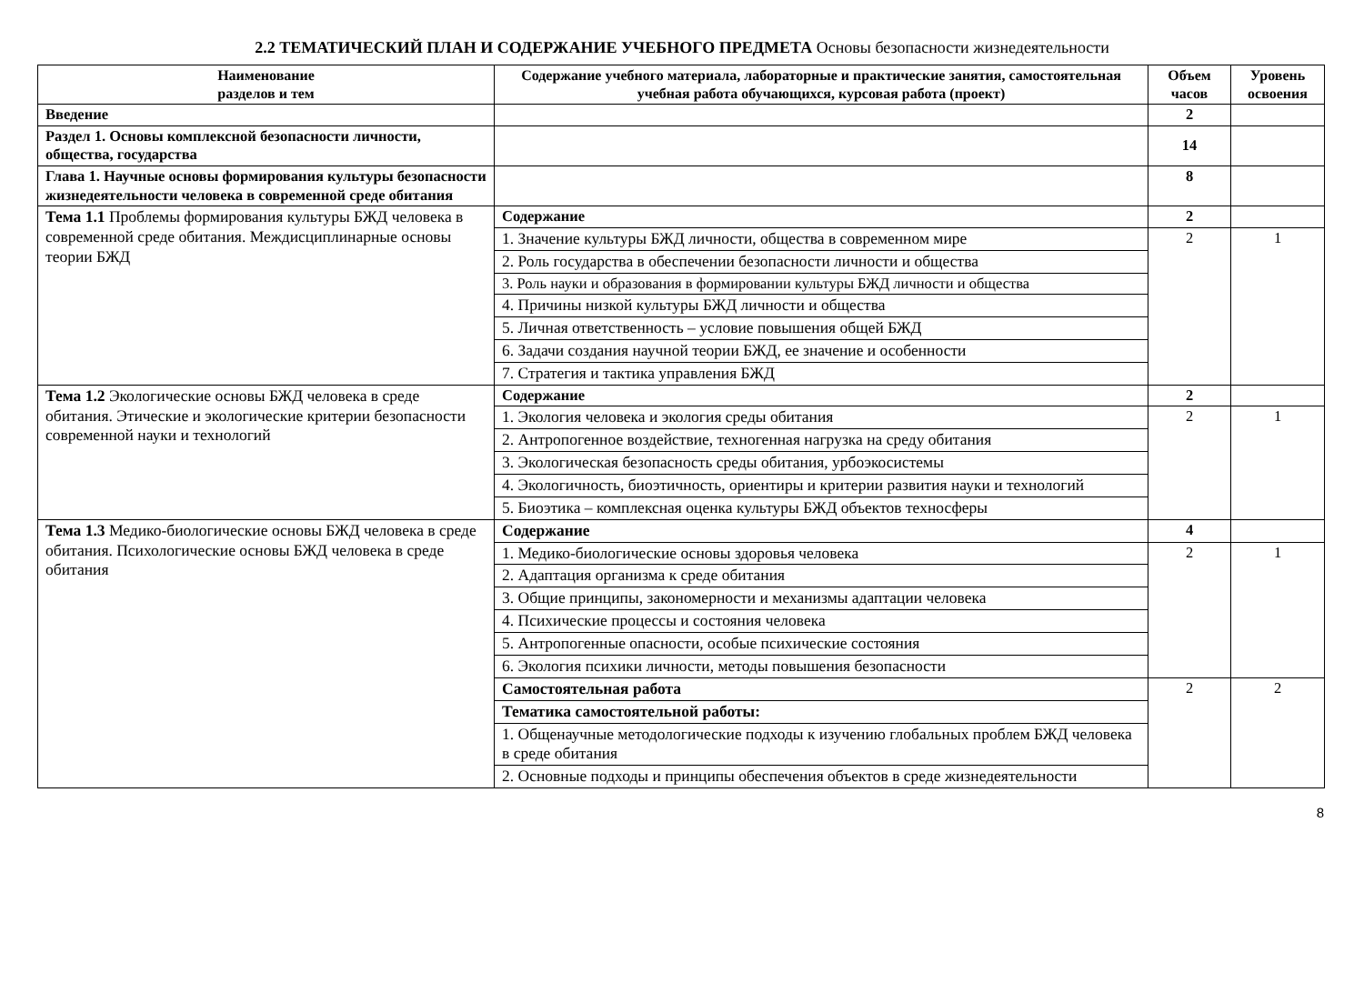2.2 ТЕМАТИЧЕСКИЙ ПЛАН И СОДЕРЖАНИЕ УЧЕБНОГО ПРЕДМЕТА Основы безопасности жизнедеятельности
| Наименование разделов и тем | Содержание учебного материала, лабораторные и практические занятия, самостоятельная учебная работа обучающихся, курсовая работа (проект) | Объем часов | Уровень освоения |
| --- | --- | --- | --- |
| Введение | | 2 | |
| Раздел 1. Основы комплексной безопасности личности, общества, государства | | 14 | |
| Глава 1. Научные основы формирования культуры безопасности жизнедеятельности человека в современной среде обитания | | 8 | |
| Тема 1.1 Проблемы формирования культуры БЖД человека в современной среде обитания. Междисциплинарные основы теории БЖД | Содержание | 2 | |
| | 1. Значение культуры БЖД личности, общества в современном мире | 2 | 1 |
| | 2. Роль государства в обеспечении безопасности личности и общества | | |
| | 3. Роль науки и образования в формировании культуры БЖД личности и общества | | |
| | 4. Причины низкой культуры БЖД личности и общества | | |
| | 5. Личная ответственность – условие повышения общей БЖД | | |
| | 6. Задачи создания научной теории БЖД, ее значение и особенности | | |
| | 7. Стратегия и тактика управления БЖД | | |
| Тема 1.2 Экологические основы БЖД человека в среде обитания. Этические и экологические критерии безопасности современной науки и технологий | Содержание | 2 | |
| | 1. Экология человека и экология среды обитания | 2 | 1 |
| | 2. Антропогенное воздействие, техногенная нагрузка на среду обитания | | |
| | 3. Экологическая безопасность среды обитания, урбоэкосистемы | | |
| | 4. Экологичность, биоэтичность, ориентиры и критерии развития науки и технологий | | |
| | 5. Биоэтика – комплексная оценка культуры БЖД объектов техносферы | | |
| Тема 1.3 Медико-биологические основы БЖД человека в среде обитания. Психологические основы БЖД человека в среде обитания | Содержание | 4 | |
| | 1. Медико-биологические основы здоровья человека | 2 | 1 |
| | 2. Адаптация организма к среде обитания | | |
| | 3. Общие принципы, закономерности и механизмы адаптации человека | | |
| | 4. Психические процессы и состояния человека | | |
| | 5. Антропогенные опасности, особые психические состояния | | |
| | 6. Экология психики личности, методы повышения безопасности | | |
| | Самостоятельная работа | 2 | 2 |
| | Тематика самостоятельной работы: | | |
| | 1. Общенаучные методологические подходы к изучению глобальных проблем БЖД человека в среде обитания | | |
| | 2. Основные подходы и принципы обеспечения объектов в среде жизнедеятельности | | |
8